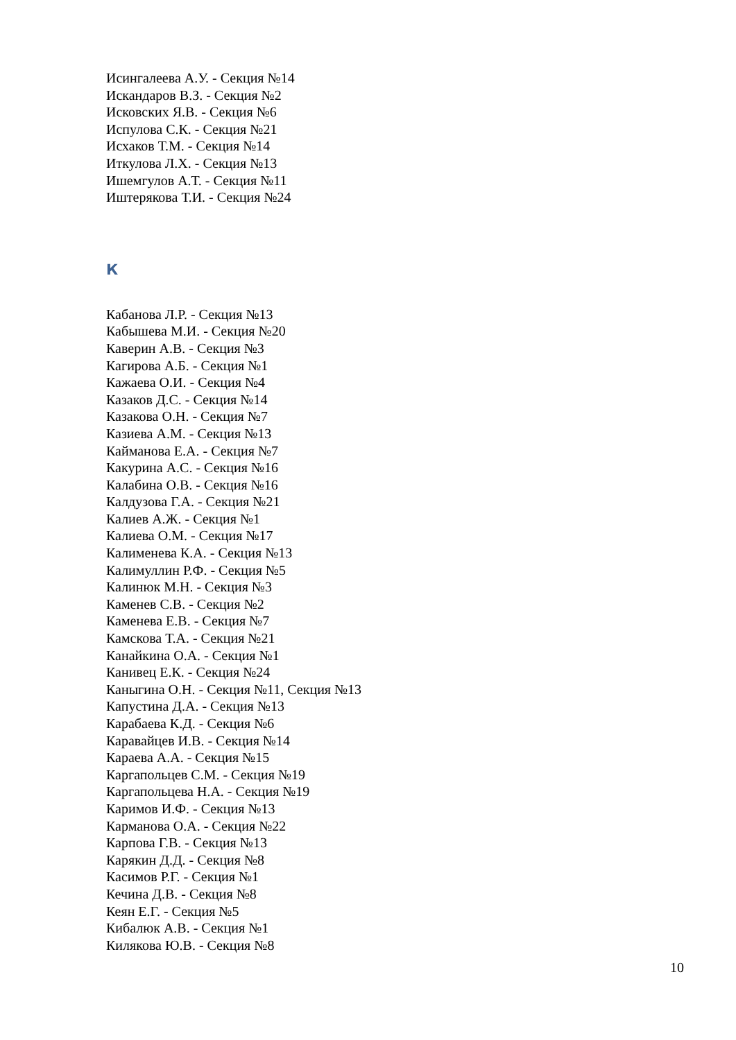Исингалеева А.У. - Секция №14
Искандаров В.З. - Секция №2
Исковских Я.В. - Секция №6
Испулова С.К. - Секция №21
Исхаков Т.М. - Секция №14
Иткулова Л.Х. - Секция №13
Ишемгулов А.Т. - Секция №11
Иштерякова Т.И. - Секция №24
К
Кабанова Л.Р. - Секция №13
Кабышева М.И. - Секция №20
Каверин А.В. - Секция №3
Кагирова А.Б. - Секция №1
Кажаева О.И. - Секция №4
Казаков Д.С. - Секция №14
Казакова О.Н. - Секция №7
Казиева А.М. - Секция №13
Кайманова Е.А. - Секция №7
Какурина А.С. - Секция №16
Калабина О.В. - Секция №16
Калдузова Г.А. - Секция №21
Калиев А.Ж. - Секция №1
Калиева О.М. - Секция №17
Калименева К.А. - Секция №13
Калимуллин Р.Ф. - Секция №5
Калинюк М.Н. - Секция №3
Каменев С.В. - Секция №2
Каменева Е.В. - Секция №7
Камскова Т.А. - Секция №21
Канайкина О.А. - Секция №1
Канивец Е.К. - Секция №24
Каныгина О.Н. - Секция №11, Секция №13
Капустина Д.А. - Секция №13
Карабаева К.Д. - Секция №6
Каравайцев И.В. - Секция №14
Караева А.А. - Секция №15
Каргапольцев С.М. - Секция №19
Каргапольцева Н.А. - Секция №19
Каримов И.Ф. - Секция №13
Карманова О.А. - Секция №22
Карпова Г.В. - Секция №13
Карякин Д.Д. - Секция №8
Касимов Р.Г. - Секция №1
Кечина Д.В. - Секция №8
Кеян Е.Г. - Секция №5
Кибалюк А.В. - Секция №1
Килякова Ю.В. - Секция №8
10